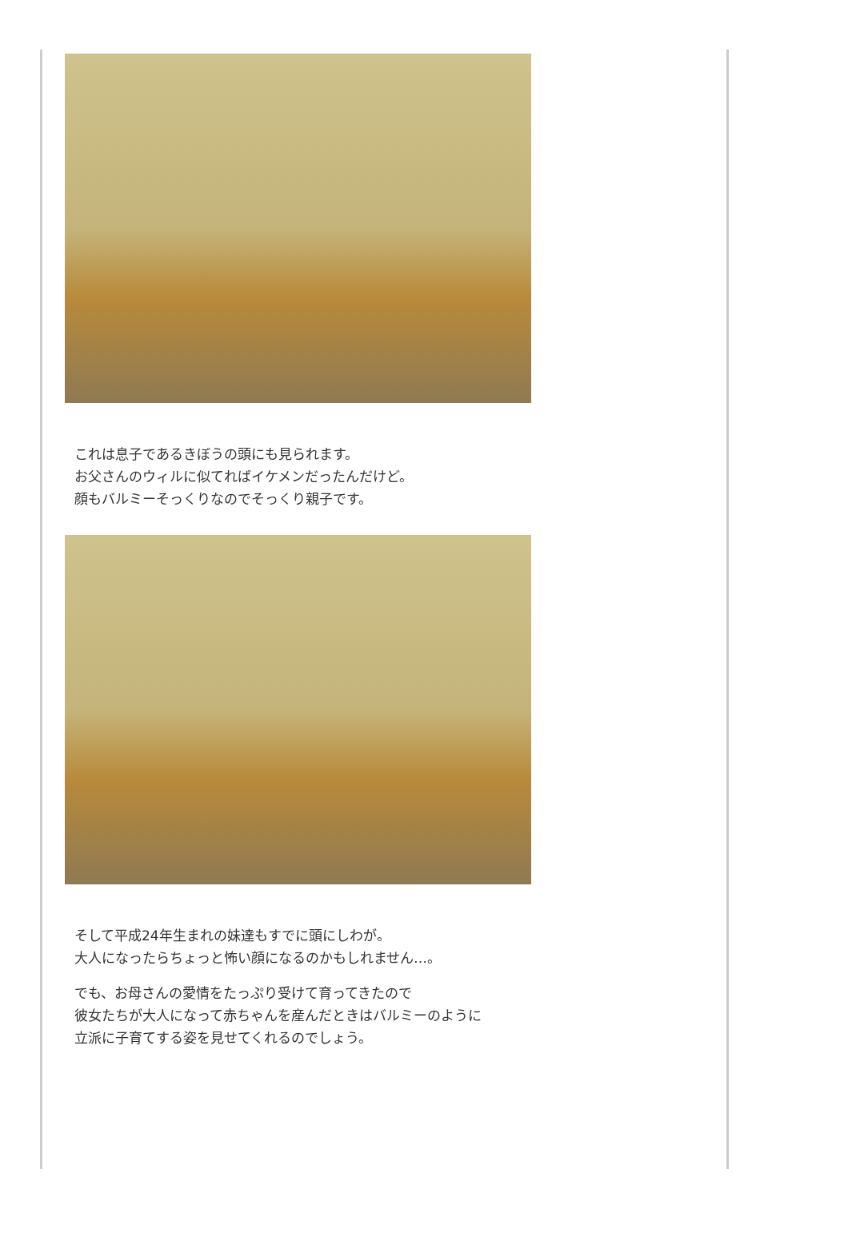これは息子であるきぼうの頭にも見られます。
お父さんのウィルに似てればイケメンだったんだけど。
顔もバルミーそっくりなのでそっくり親子です。
そして平成24年生まれの妹達もすでに頭にしわが。
大人になったらちょっと怖い顔になるのかもしれません…。
でも、お母さんの愛情をたっぷり受けて育ってきたので
彼女たちが大人になって赤ちゃんを産んだときはバルミーのように
立派に子育てする姿を見せてくれるのでしょう。